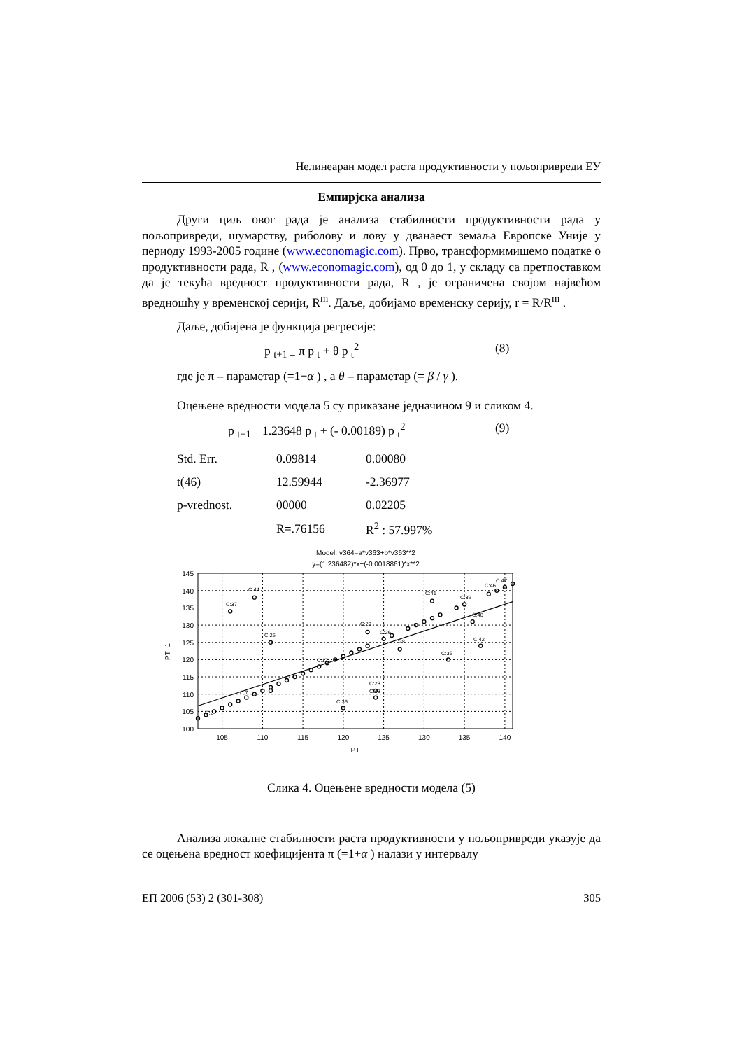Нелинеаран модел раста продуктивности у пољопривреди ЕУ
Емпирјска анализа
Други циљ овог рада је анализа стабилности продуктивности рада у пољопривреди, шумарству, риболову и лову у дванаест земаља Европске Уније у периоду 1993-2005 године (www.economagic.com). Прво, трансформимишемо податке о продуктивности рада, R , (www.economagic.com), од 0 до 1, у складу са претпоставком да је текућа вредност продуктивности рада, R , је ограничена својом највећом вредношћу у временској серији, R<sup>m</sup>. Даље, добијамо временску серију, r = R/R<sup>m</sup> .
Даље, добијена је функција регресије:
p <sub>t+1 =</sub> π p <sub>t</sub> + θ p <sub>t</sub><sup>2</sup> (8)
где је π – параметар (=1+α ) , а θ – параметар (= β / γ ).
Оцењене вредности модела 5 су приказане једначином 9 и сликом 4.
p <sub>t+1 =</sub> 1.23648 p <sub>t</sub> + (- 0.00189) p <sub>t</sub><sup>2</sup> (9)
| Std. Err. | 0.09814 | 0.00080 |
| t(46) | 12.59944 | -2.36977 |
| p-vrednost. | 00000 | 0.02205 |
| | R=.76156 | R<sup>2</sup> : 57.997% |
Model: v364=a*v363+b*v363**2
y=(1.236482)*x+(-0.0018861)*x**2
C:37
C:44
C:25
C:36
C:23
C:43
C:29
C:41
C:28
C:35
C:42
C:40
C:39
C:46
C:47
C:2
C:7
C:17
C:26
145
140
135
130
125
120
115
110
105
100
105
110
115
120
125
130
135
140
PT
PT_1
Слика 4. Оцењене вредности модела (5)
Анализа локалне стабилности раста продуктивности у пољопривреди указује да се оцењена вредност коефицијента π (=1+α ) налази у интервалу
ЕП 2006 (53) 2 (301-308) 305